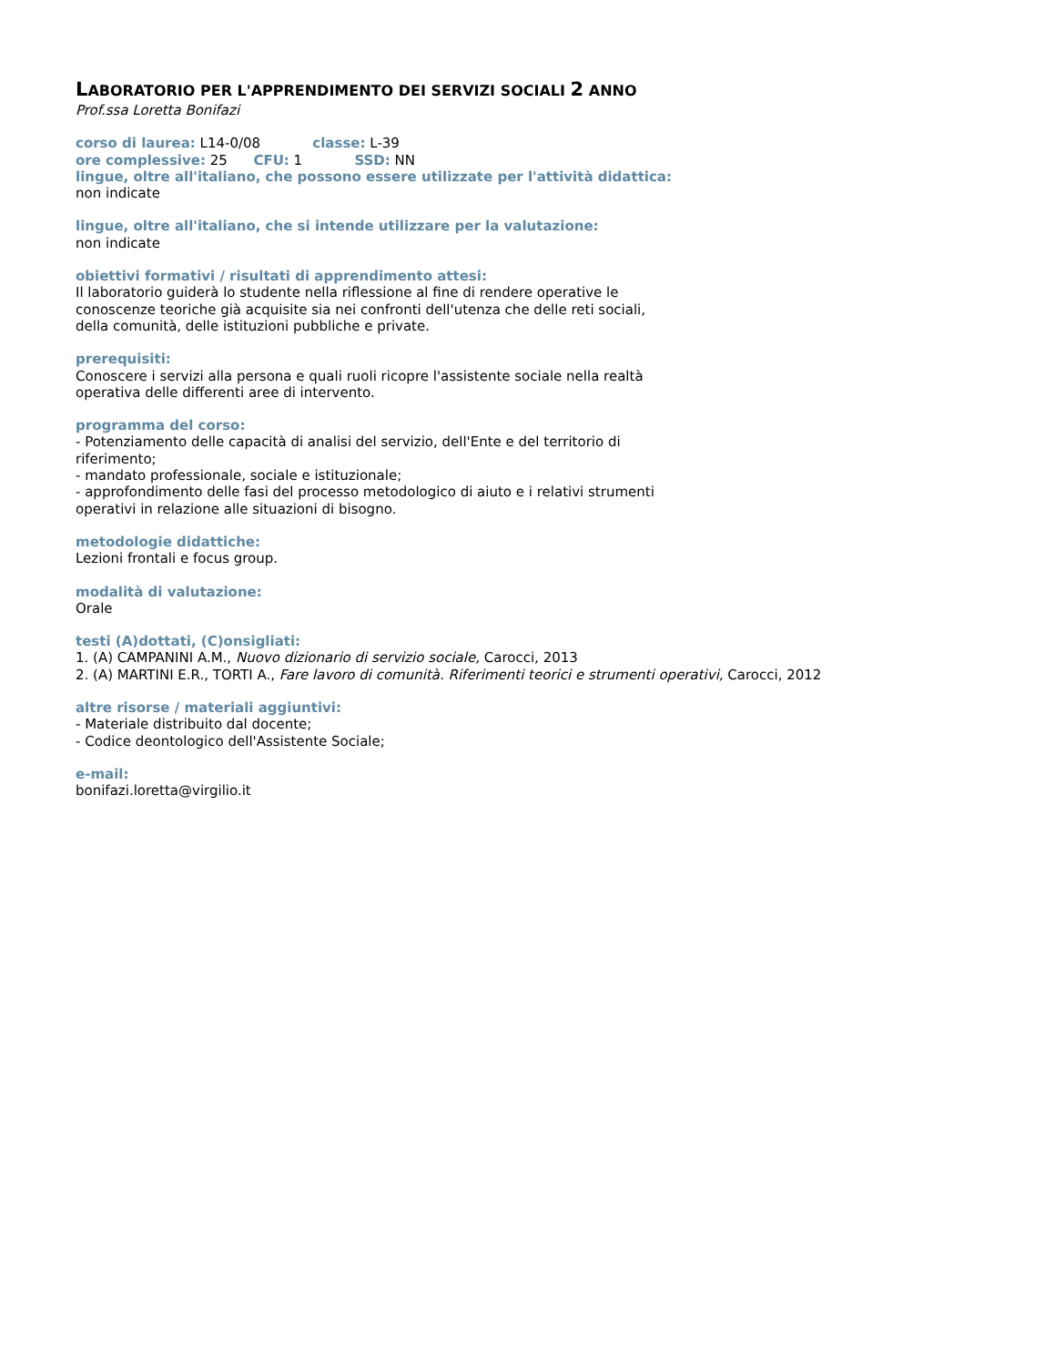LABORATORIO PER L'APPRENDIMENTO DEI SERVIZI SOCIALI 2 ANNO
Prof.ssa Loretta Bonifazi
corso di laurea: L14-0/08 classe: L-39
ore complessive: 25 CFU: 1 SSD: NN
lingue, oltre all'italiano, che possono essere utilizzate per l'attività didattica:
non indicate
lingue, oltre all'italiano, che si intende utilizzare per la valutazione:
non indicate
obiettivi formativi / risultati di apprendimento attesi:
Il laboratorio guiderà lo studente nella riflessione al fine di rendere operative le
conoscenze teoriche già acquisite sia nei confronti dell'utenza che delle reti sociali,
della comunità, delle istituzioni pubbliche e private.
prerequisiti:
Conoscere i servizi alla persona e quali ruoli ricopre l'assistente sociale nella realtà
operativa delle differenti aree di intervento.
programma del corso:
- Potenziamento delle capacità di analisi del servizio, dell'Ente e del territorio di
riferimento;
- mandato professionale, sociale e istituzionale;
- approfondimento delle fasi del processo metodologico di aiuto e i relativi strumenti
operativi in relazione alle situazioni di bisogno.
metodologie didattiche:
Lezioni frontali e focus group.
modalità di valutazione:
Orale
testi (A)dottati, (C)onsigliati:
1. (A) CAMPANINI A.M., Nuovo dizionario di servizio sociale, Carocci, 2013
2. (A) MARTINI E.R., TORTI A., Fare lavoro di comunità. Riferimenti teorici e strumenti operativi, Carocci, 2012
altre risorse / materiali aggiuntivi:
- Materiale distribuito dal docente;
- Codice deontologico dell'Assistente Sociale;
e-mail:
bonifazi.loretta@virgilio.it